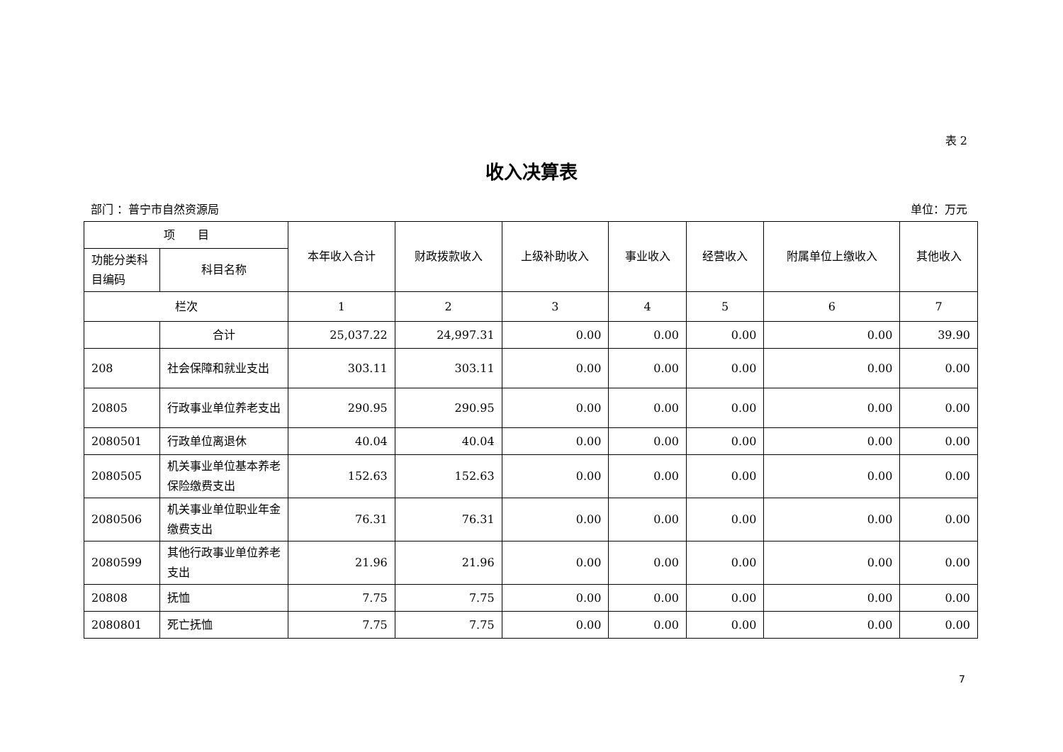表 2
收入决算表
部门 ：普宁市自然资源局 单位：万元
| 项 目 | | 本年收入合计 | 财政拨款收入 | 上级补助收入 | 事业收入 | 经营收入 | 附属单位上缴收入 | 其他收入 |
| --- | --- | --- | --- | --- | --- | --- | --- | --- |
| 功能分类科目编码 | 科目名称 | | | | | | | |
| 栏次 | | 1 | 2 | 3 | 4 | 5 | 6 | 7 |
| | 合计 | 25,037.22 | 24,997.31 | 0.00 | 0.00 | 0.00 | 0.00 | 39.90 |
| 208 | 社会保障和就业支出 | 303.11 | 303.11 | 0.00 | 0.00 | 0.00 | 0.00 | 0.00 |
| 20805 | 行政事业单位养老支出 | 290.95 | 290.95 | 0.00 | 0.00 | 0.00 | 0.00 | 0.00 |
| 2080501 | 行政单位离退休 | 40.04 | 40.04 | 0.00 | 0.00 | 0.00 | 0.00 | 0.00 |
| 2080505 | 机关事业单位基本养老保险缴费支出 | 152.63 | 152.63 | 0.00 | 0.00 | 0.00 | 0.00 | 0.00 |
| 2080506 | 机关事业单位职业年金缴费支出 | 76.31 | 76.31 | 0.00 | 0.00 | 0.00 | 0.00 | 0.00 |
| 2080599 | 其他行政事业单位养老支出 | 21.96 | 21.96 | 0.00 | 0.00 | 0.00 | 0.00 | 0.00 |
| 20808 | 抚恤 | 7.75 | 7.75 | 0.00 | 0.00 | 0.00 | 0.00 | 0.00 |
| 2080801 | 死亡抚恤 | 7.75 | 7.75 | 0.00 | 0.00 | 0.00 | 0.00 | 0.00 |
7